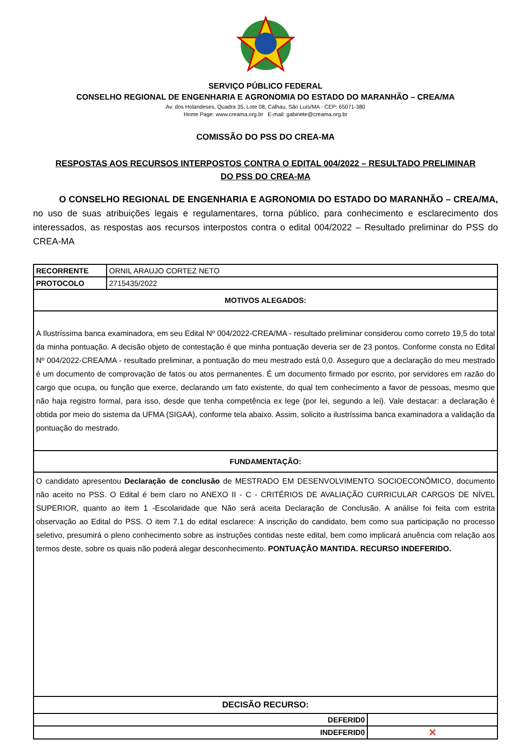SERVIÇO PÚBLICO FEDERAL
CONSELHO REGIONAL DE ENGENHARIA E AGRONOMIA DO ESTADO DO MARANHÃO – CREA/MA
Av. dos Holandeses, Quadra 35, Lote 08, Calhau, São Luís/MA - CEP: 65071-380
Home Page: www.creama.org.br E-mail: gabinete@creama.org.br
COMISSÃO DO PSS DO CREA-MA
RESPOSTAS AOS RECURSOS INTERPOSTOS CONTRA O EDITAL 004/2022 – RESULTADO PRELIMINAR
DO PSS DO CREA-MA
O CONSELHO REGIONAL DE ENGENHARIA E AGRONOMIA DO ESTADO DO MARANHÃO – CREA/MA, no uso de suas atribuições legais e regulamentares, torna público, para conhecimento e esclarecimento dos interessados, as respostas aos recursos interpostos contra o edital 004/2022 – Resultado preliminar do PSS do CREA-MA
| RECORRENTE | ORNIL ARAUJO CORTEZ NETO | |
| PROTOCOLO | 2715435/2022 | |
| MOTIVOS ALEGADOS: | | |
| A Ilustríssima banca examinadora, em seu Edital Nº 004/2022-CREA/MA - resultado preliminar considerou como correto 19,5 do total da minha pontuação. A decisão objeto de contestação é que minha pontuação deveria ser de 23 pontos. Conforme consta no Edital Nº 004/2022-CREA/MA - resultado preliminar, a pontuação do meu mestrado está 0,0. Asseguro que a declaração do meu mestrado é um documento de comprovação de fatos ou atos permanentes. É um documento firmado por escrito, por servidores em razão do cargo que ocupa, ou função que exerce, declarando um fato existente, do qual tem conhecimento a favor de pessoas, mesmo que não haja registro formal, para isso, desde que tenha competência ex lege (por lei, segundo a lei). Vale destacar: a declaração é obtida por meio do sistema da UFMA (SIGAA), conforme tela abaixo. Assim, solicito a ilustríssima banca examinadora a validação da pontuação do mestrado. | | |
| FUNDAMENTAÇÃO: | | |
| O candidato apresentou Declaração de conclusão de MESTRADO EM DESENVOLVIMENTO SOCIOECONÔMICO, documento não aceito no PSS. O Edital é bem claro no ANEXO II - C - CRITÉRIOS DE AVALIAÇÃO CURRICULAR CARGOS DE NÍVEL SUPERIOR, quanto ao item 1 -Escolaridade que Não será aceita Declaração de Conclusão. A análise foi feita com estrita observação ao Edital do PSS. O item 7.1 do edital esclarece: A inscrição do candidato, bem como sua participação no processo seletivo, presumirá o pleno conhecimento sobre as instruções contidas neste edital, bem como implicará anuência com relação aos termos deste, sobre os quais não poderá alegar desconhecimento. PONTUAÇÃO MANTIDA. RECURSO INDEFERIDO. | | |
| DECISÃO RECURSO: | | |
| DEFERID0 | | |
| INDEFERID0 | | ✕ |